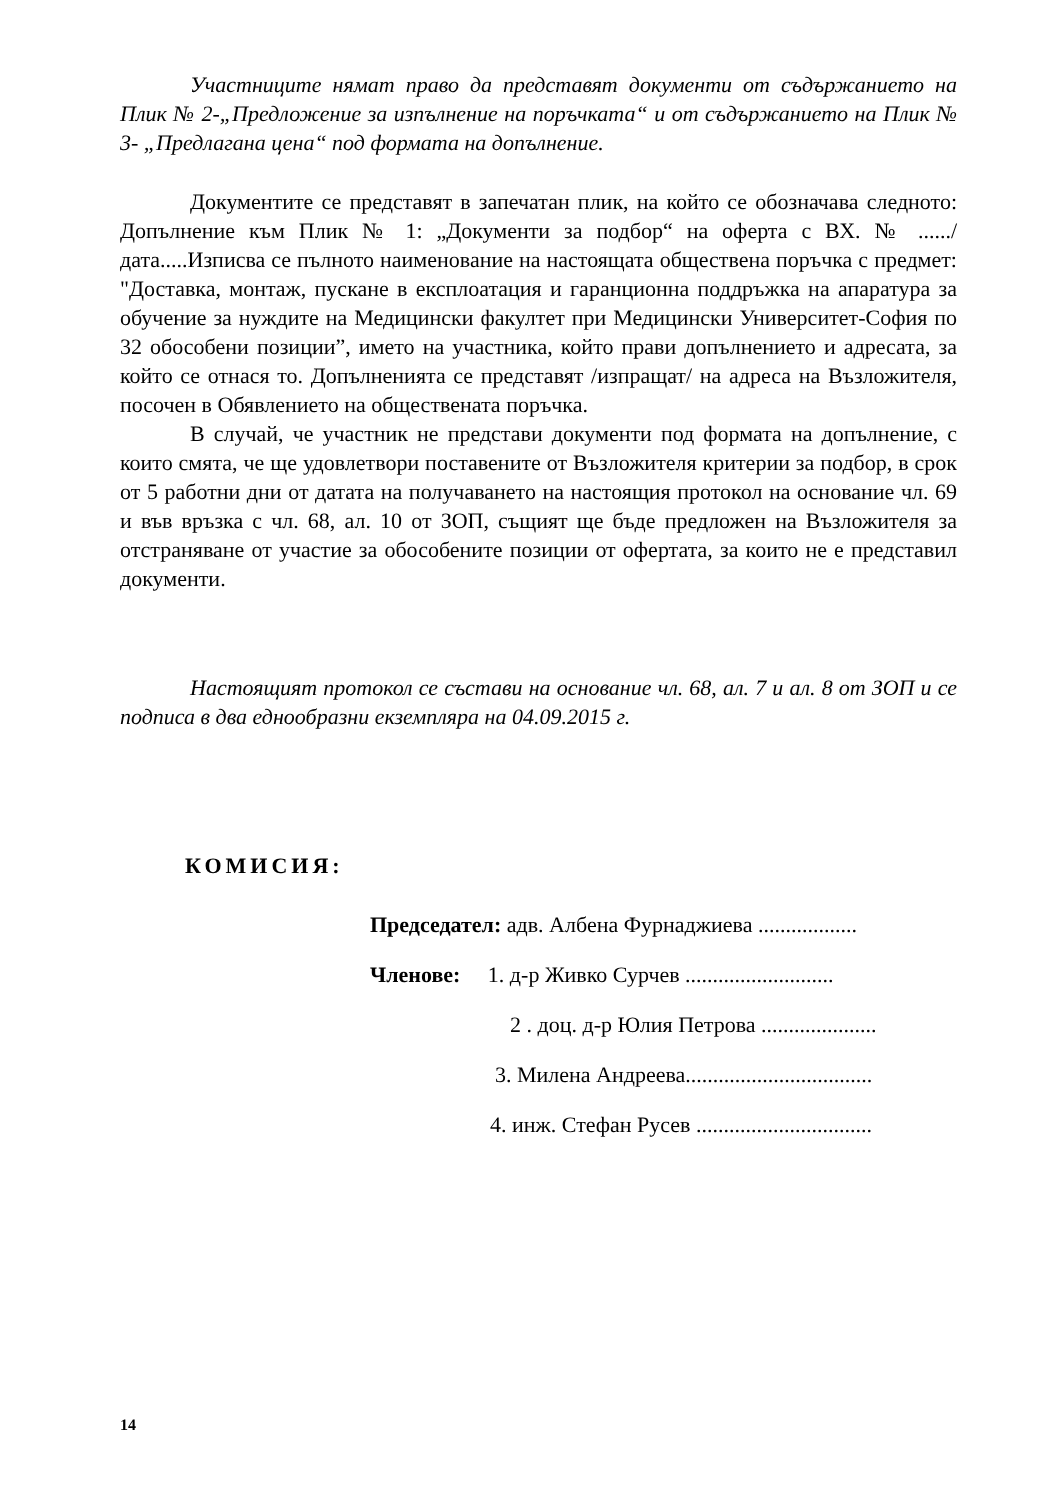Участниците нямат право да представят документи от съдържанието на Плик № 2-„Предложение за изпълнение на поръчката“ и от съдържанието на Плик № 3- „Предлагана цена“ под формата на допълнение.
Документите се представят в запечатан плик, на който се обозначава следното: Допълнение към Плик № 1: „Документи за подбор“ на оферта с ВХ. № ....../дата.....Изписва се пълното наименование на настоящата обществена поръчка с предмет: "Доставка, монтаж, пускане в експлоатация и гаранционна поддръжка на апаратура за обучение за нуждите на Медицински факултет при Медицински Университет-София по 32 обособени позиции”, името на участника, който прави допълнението и адресата, за който се отнася то. Допълненията се представят /изпращат/ на адреса на Възложителя, посочен в Обявлението на обществената поръчка.
В случай, че участник не представи документи под формата на допълнение, с които смята, че ще удовлетвори поставените от Възложителя критерии за подбор, в срок от 5 работни дни от датата на получаването на настоящия протокол на основание чл. 69 и във връзка с чл. 68, ал. 10 от ЗОП, същият ще бъде предложен на Възложителя за отстраняване от участие за обособените позиции от офертата, за които не е представил документи.
Настоящият протокол се състави на основание чл. 68, ал. 7 и ал. 8 от ЗОП и се подписа в два еднообразни екземпляра на 04.09.2015 г.
КОМИСИЯ:
Председател: адв. Албена Фурнаджиева ..................
Членове: 1. д-р Живко Сурчев ...........................
2 . доц. д-р Юлия Петрова .....................
3. Милена Андреева..................................
4. инж. Стефан Русев ................................
14